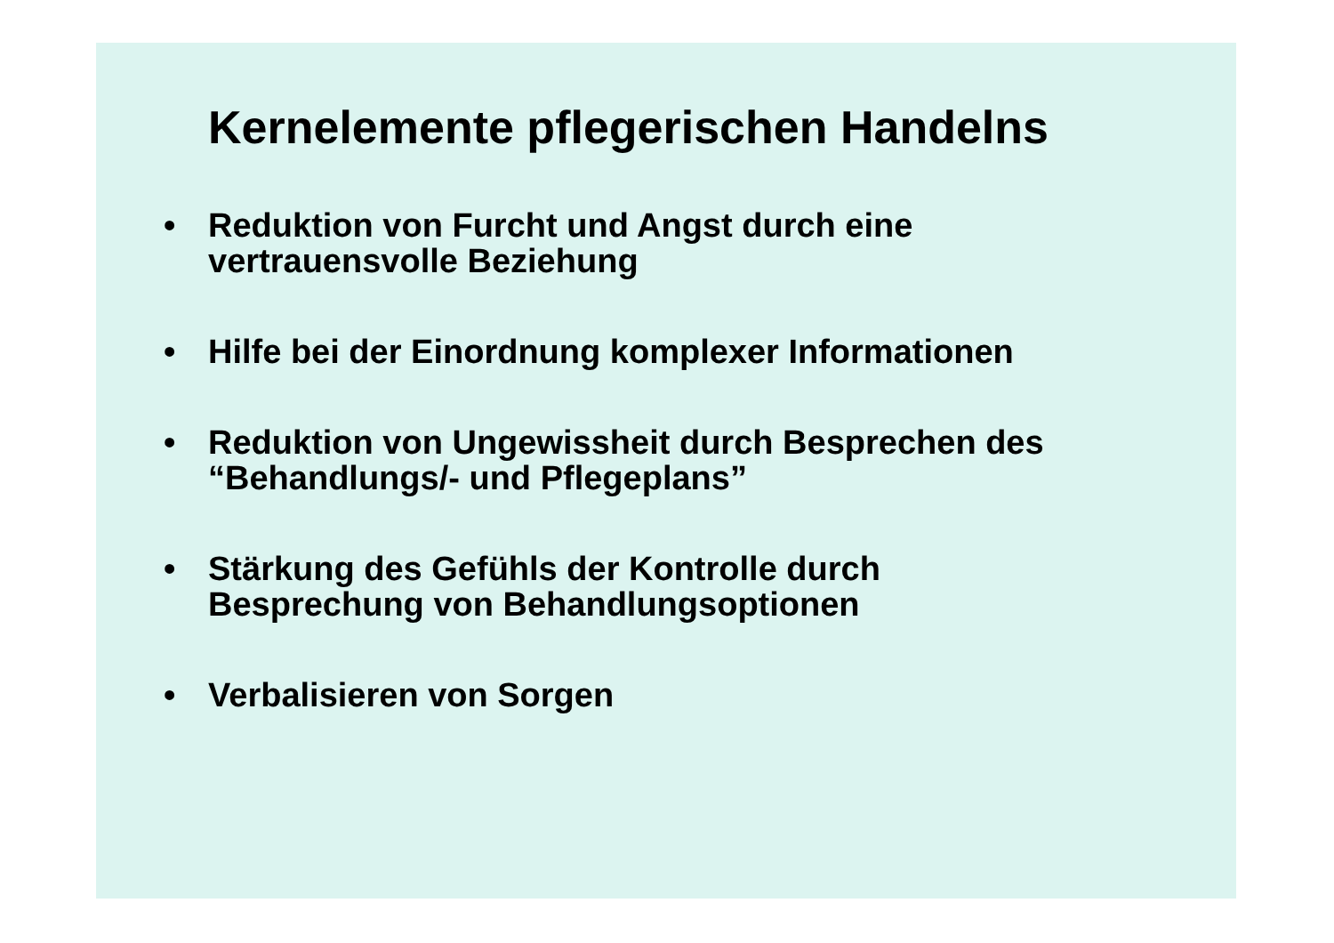Kernelemente pflegerischen Handelns
• Reduktion von Furcht und Angst durch eine
vertrauensvolle Beziehung
• Hilfe bei der Einordnung komplexer Informationen
• Reduktion von Ungewissheit durch Besprechen des
“Behandlungs/- und Pflegeplans”
• Stärkung des Gefühls der Kontrolle durch
Besprechung von Behandlungsoptionen
• Verbalisieren von Sorgen